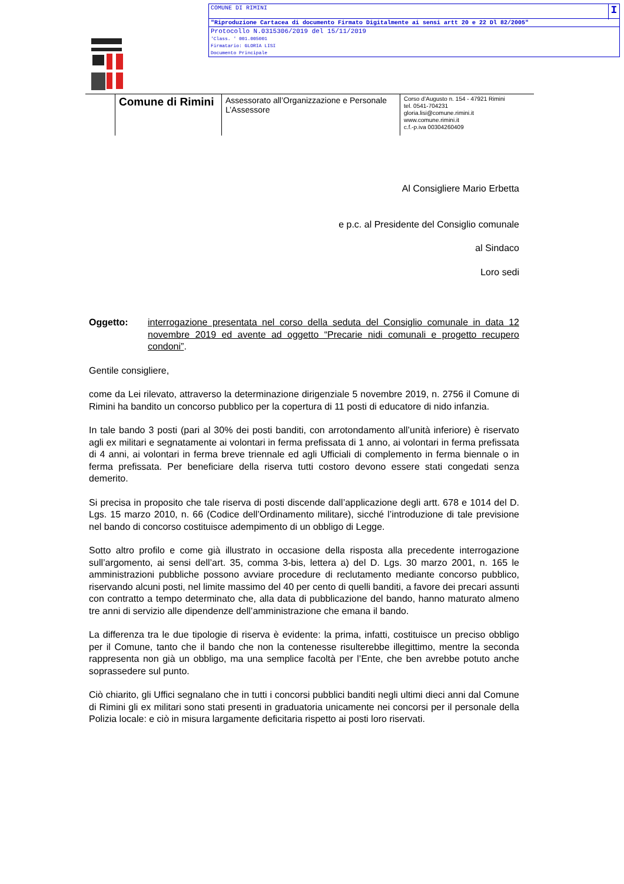COMUNE DI RIMINI I
"Riproduzione Cartacea di documento Firmato Digitalmente ai sensi artt 20 e 22 Dl 82/2005"
Protocollo N.0315306/2019 del 15/11/2019
'Class. ' 001.005001
Firmatario: GLORIA LISI
Documento Principale
Comune di Rimini
Assessorato all’Organizzazione e Personale
L’Assessore
Corso d’Augusto n. 154 - 47921 Rimini
tel. 0541-704231
gloria.lisi@comune.rimini.it
www.comune.rimini.it
c.f.-p.iva 00304260409
Al Consigliere Mario Erbetta
e p.c. al Presidente del Consiglio comunale
al Sindaco
Loro sedi
Oggetto: interrogazione presentata nel corso della seduta del Consiglio comunale in data 12 novembre 2019 ed avente ad oggetto “Precarie nidi comunali e progetto recupero condoni”.
Gentile consigliere,
come da Lei rilevato, attraverso la determinazione dirigenziale 5 novembre 2019, n. 2756 il Comune di Rimini ha bandito un concorso pubblico per la copertura di 11 posti di educatore di nido infanzia.
In tale bando 3 posti (pari al 30% dei posti banditi, con arrotondamento all’unità inferiore) è riservato agli ex militari e segnatamente ai volontari in ferma prefissata di 1 anno, ai volontari in ferma prefissata di 4 anni, ai volontari in ferma breve triennale ed agli Ufficiali di complemento in ferma biennale o in ferma prefissata. Per beneficiare della riserva tutti costoro devono essere stati congedati senza demerito.
Si precisa in proposito che tale riserva di posti discende dall’applicazione degli artt. 678 e 1014 del D. Lgs. 15 marzo 2010, n. 66 (Codice dell’Ordinamento militare), sicché l’introduzione di tale previsione nel bando di concorso costituisce adempimento di un obbligo di Legge.
Sotto altro profilo e come già illustrato in occasione della risposta alla precedente interrogazione sull’argomento, ai sensi dell’art. 35, comma 3-bis, lettera a) del D. Lgs. 30 marzo 2001, n. 165 le amministrazioni pubbliche possono avviare procedure di reclutamento mediante concorso pubblico, riservando alcuni posti, nel limite massimo del 40 per cento di quelli banditi, a favore dei precari assunti con contratto a tempo determinato che, alla data di pubblicazione del bando, hanno maturato almeno tre anni di servizio alle dipendenze dell’amministrazione che emana il bando.
La differenza tra le due tipologie di riserva è evidente: la prima, infatti, costituisce un preciso obbligo per il Comune, tanto che il bando che non la contenesse risulterebbe illegittimo, mentre la seconda rappresenta non già un obbligo, ma una semplice facoltà per l’Ente, che ben avrebbe potuto anche soprassedere sul punto.
Ciò chiarito, gli Uffici segnalano che in tutti i concorsi pubblici banditi negli ultimi dieci anni dal Comune di Rimini gli ex militari sono stati presenti in graduatoria unicamente nei concorsi per il personale della Polizia locale: e ciò in misura largamente deficitaria rispetto ai posti loro riservati.